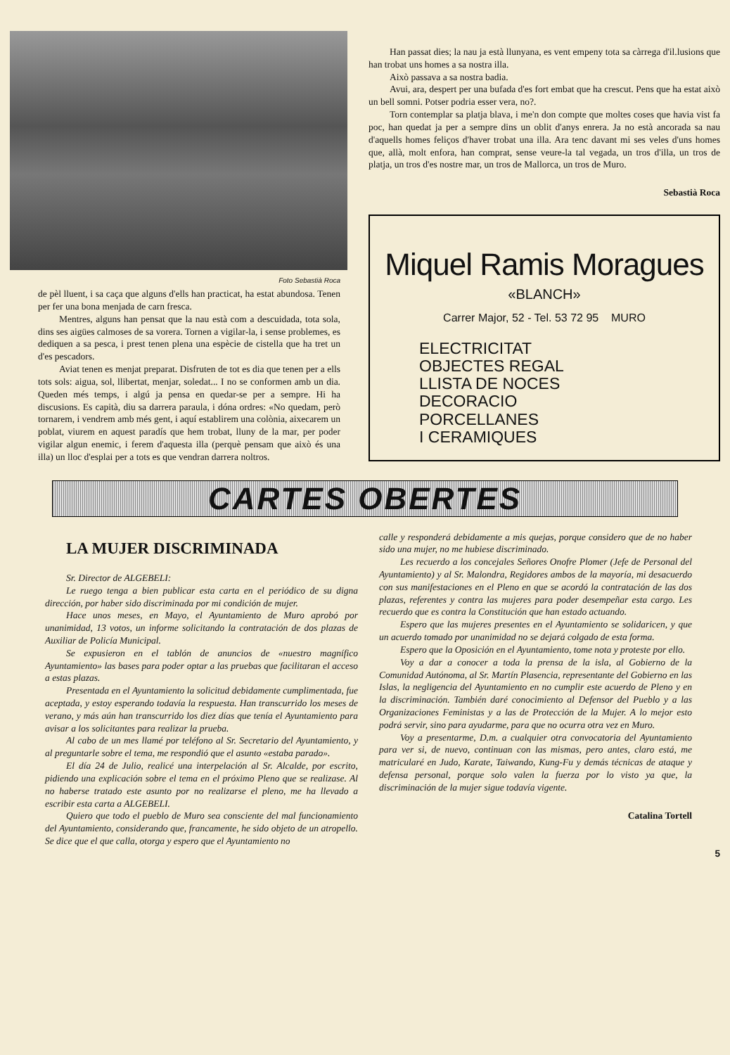Foto Sebastià Roca
de pèl lluent, i sa caça que alguns d'ells han practicat, ha estat abundosa. Tenen per fer una bona menjada de carn fresca.
Mentres, alguns han pensat que la nau està com a descuidada, tota sola, dins ses aigües calmoses de sa vorera. Tornen a vigilar-la, i sense problemes, es dediquen a sa pesca, i prest tenen plena una espècie de cistella que ha tret un d'es pescadors.
Aviat tenen es menjat preparat. Disfruten de tot es dia que tenen per a ells tots sols: aigua, sol, llibertat, menjar, soledat... I no se conformen amb un dia. Queden més temps, i algú ja pensa en quedar-se per a sempre. Hi ha discusions. Es capità, diu sa darrera paraula, i dóna ordres: «No quedam, però tornarem, i vendrem amb més gent, i aquí establirem una colònia, aixecarem un poblat, viurem en aquest paradís que hem trobat, lluny de la mar, per poder vigilar algun enemic, i ferem d'aquesta illa (perquè pensam que això és una illa) un lloc d'esplai per a tots es que vendran darrera noltros.
Han passat dies; la nau ja està llunyana, es vent empeny tota sa càrrega d'il.lusions que han trobat uns homes a sa nostra illa.
Això passava a sa nostra badia.
Avui, ara, despert per una bufada d'es fort embat que ha crescut. Pens que ha estat això un bell somni. Potser podria esser vera, no?.
Torn contemplar sa platja blava, i me'n don compte que moltes coses que havia vist fa poc, han quedat ja per a sempre dins un oblit d'anys enrera. Ja no està ancorada sa nau d'aquells homes feliços d'haver trobat una illa. Ara tenc davant mi ses veles d'uns homes que, allà, molt enfora, han comprat, sense veure-la tal vegada, un tros d'illa, un tros de platja, un tros d'es nostre mar, un tros de Mallorca, un tros de Muro.
Sebastià Roca
Miquel Ramis Moragues
«BLANCH»
Carrer Major, 52 - Tel. 53 72 95 MURO
ELECTRICITAT
OBJECTES REGAL
LLISTA DE NOCES
DECORACIO
PORCELLANES
I CERAMIQUES
CARTES OBERTES
LA MUJER DISCRIMINADA
Sr. Director de ALGEBELI:
Le ruego tenga a bien publicar esta carta en el periódico de su digna dirección, por haber sido discriminada por mi condición de mujer.
Hace unos meses, en Mayo, el Ayuntamiento de Muro aprobó por unanimidad, 13 votos, un informe solicitando la contratación de dos plazas de Auxiliar de Policía Municipal.
Se expusieron en el tablón de anuncios de «nuestro magnífico Ayuntamiento» las bases para poder optar a las pruebas que facilitaran el acceso a estas plazas.
Presentada en el Ayuntamiento la solicitud debidamente cumplimentada, fue aceptada, y estoy esperando todavía la respuesta. Han transcurrido los meses de verano, y más aún han transcurrido los diez días que tenía el Ayuntamiento para avisar a los solicitantes para realizar la prueba.
Al cabo de un mes llamé por teléfono al Sr. Secretario del Ayuntamiento, y al preguntarle sobre el tema, me respondió que el asunto «estaba parado».
El día 24 de Julio, realicé una interpelación al Sr. Alcalde, por escrito, pidiendo una explicación sobre el tema en el próximo Pleno que se realizase. Al no haberse tratado este asunto por no realizarse el pleno, me ha llevado a escribir esta carta a ALGEBELI.
Quiero que todo el pueblo de Muro sea consciente del mal funcionamiento del Ayuntamiento, considerando que, francamente, he sido objeto de un atropello. Se dice que el que calla, otorga y espero que el Ayuntamiento no
calle y responderá debidamente a mis quejas, porque considero que de no haber sido una mujer, no me hubiese discriminado.
Les recuerdo a los concejales Señores Onofre Plomer (Jefe de Personal del Ayuntamiento) y al Sr. Malondra, Regidores ambos de la mayoría, mi desacuerdo con sus manifestaciones en el Pleno en que se acordó la contratación de las dos plazas, referentes y contra las mujeres para poder desempeñar esta cargo. Les recuerdo que es contra la Constitución que han estado actuando.
Espero que las mujeres presentes en el Ayuntamiento se solidaricen, y que un acuerdo tomado por unanimidad no se dejará colgado de esta forma.
Espero que la Oposición en el Ayuntamiento, tome nota y proteste por ello.
Voy a dar a conocer a toda la prensa de la isla, al Gobierno de la Comunidad Autónoma, al Sr. Martín Plasencia, representante del Gobierno en las Islas, la negligencia del Ayuntamiento en no cumplir este acuerdo de Pleno y en la discriminación. También daré conocimiento al Defensor del Pueblo y a las Organizaciones Feministas y a las de Protección de la Mujer. A lo mejor esto podrá servir, sino para ayudarme, para que no ocurra otra vez en Muro.
Voy a presentarme, D.m. a cualquier otra convocatoria del Ayuntamiento para ver si, de nuevo, continuan con las mismas, pero antes, claro está, me matricularé en Judo, Karate, Taiwando, Kung-Fu y demás técnicas de ataque y defensa personal, porque solo valen la fuerza por lo visto ya que, la discriminación de la mujer sigue todavía vigente.
Catalina Tortell
5